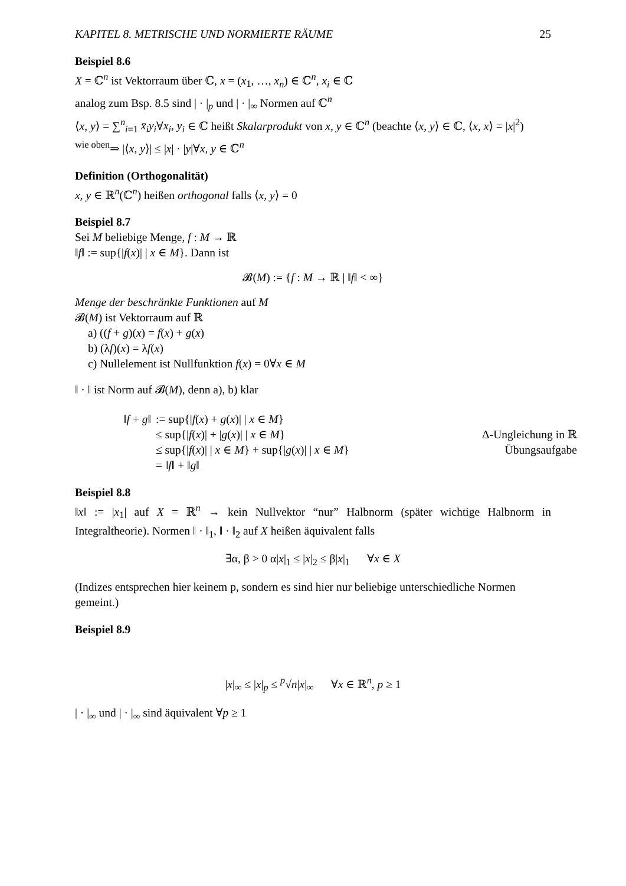KAPITEL 8. METRISCHE UND NORMIERTE RÄUME 25
Beispiel 8.6
X = ℂ<sup>n</sup> ist Vektorraum über ℂ, x = (x<sub>1</sub>, …, x<sub>n</sub>) ∈ ℂ<sup>n</sup>, x<sub>i</sub> ∈ ℂ
analog zum Bsp. 8.5 sind | · |<sub>p</sub> und | · |<sub>∞</sub> Normen auf ℂ<sup>n</sup>
⟨x, y⟩ = ∑<sup>n</sup><sub>i=1</sub> x̄<sub>i</sub>y<sub>i</sub>∀x<sub>i</sub>, y<sub>i</sub> ∈ ℂ heißt Skalarprodukt von x, y ∈ ℂ<sup>n</sup> (beachte ⟨x, y⟩ ∈ ℂ, ⟨x, x⟩ = |x|<sup>2</sup>)
<sup>wie oben</sup>⇒ |⟨x, y⟩| ≤ |x| · |y|∀x, y ∈ ℂ<sup>n</sup>
Definition (Orthogonalität)
x, y ∈ ℝ<sup>n</sup>(ℂ<sup>n</sup>) heißen orthogonal falls ⟨x, y⟩ = 0
Beispiel 8.7
Sei M beliebige Menge, f : M → ℝ
‖f‖ := sup{|f(x)| | x ∈ M}. Dann ist
𝓑(M) := {f : M → ℝ | ‖f‖ < ∞}
Menge der beschränkte Funktionen auf M
𝓑(M) ist Vektorraum auf ℝ
a) ((f + g)(x) = f(x) + g(x)
b) (λf)(x) = λf(x)
c) Nullelement ist Nullfunktion f(x) = 0∀x ∈ M
‖ · ‖ ist Norm auf 𝓑(M), denn a), b) klar
| ‖ f + g ‖ | := sup{/ f ( x ) + g ( x )/ / x ∈ M } | |
| | ≤ sup{/ f ( x )/ + / g ( x )/ / x ∈ M } | Δ-Ungleichung in ℝ |
| | ≤ sup{/ f ( x )/ / x ∈ M } + sup{/ g ( x )/ / x ∈ M } | Übungsaufgabe |
| | = ‖ f ‖ + ‖ g ‖ | |
Beispiel 8.8
‖x‖ := |x<sub>1</sub>| auf X = ℝ<sup>n</sup> → kein Nullvektor “nur” Halbnorm (später wichtige Halbnorm in Integraltheorie). Normen ‖ · ‖<sub>1</sub>, ‖ · ‖<sub>2</sub> auf X heißen äquivalent falls
∃α, β > 0 α|x|<sub>1</sub> ≤ |x|<sub>2</sub> ≤ β|x|<sub>1</sub> ∀x ∈ X
(Indizes entsprechen hier keinem p, sondern es sind hier nur beliebige unterschiedliche Normen gemeint.)
Beispiel 8.9
|x|<sub>∞</sub> ≤ |x|<sub>p</sub> ≤ <sup>p</sup>√n|x|<sub>∞</sub> ∀x ∈ ℝ<sup>n</sup>, p ≥ 1
| · |<sub>∞</sub> und | · |<sub>∞</sub> sind äquivalent ∀p ≥ 1